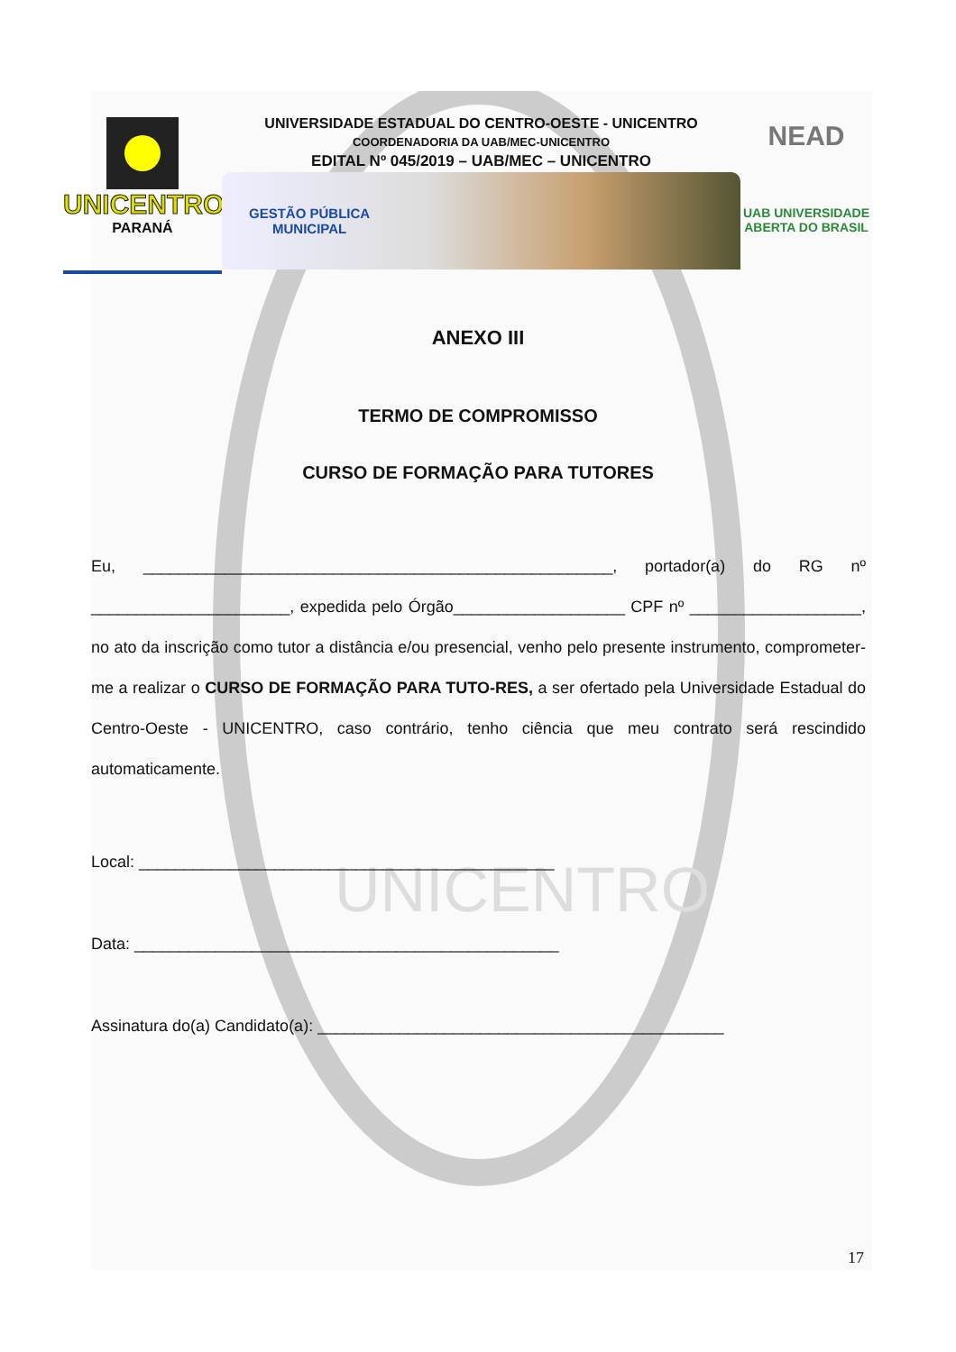UNICENTRO
UNICENTRO
PARANÁ
UNIVERSIDADE ESTADUAL DO CENTRO-OESTE - UNICENTRO
COORDENADORIA DA UAB/MEC-UNICENTRO
EDITAL Nº 045/2019 – UAB/MEC – UNICENTRO
GESTÃO PÚBLICA
MUNICIPAL
NEAD
UAB UNIVERSIDADE
ABERTA DO BRASIL
ANEXO III
TERMO DE COMPROMISSO
CURSO DE FORMAÇÃO PARA TUTORES
Eu, ____________________________________________________, portador(a) do RG nº ______________________, expedida pelo Órgão___________________ CPF nº ___________________, no ato da inscrição como tutor a distância e/ou presencial, venho pelo presente instrumento, comprometer-me a realizar o CURSO DE FORMAÇÃO PARA TUTO-RES, a ser ofertado pela Universidade Estadual do Centro-Oeste - UNICENTRO, caso contrário, tenho ciência que meu contrato será rescindido automaticamente.
Local: ______________________________________________
Data: _______________________________________________
Assinatura do(a) Candidato(a): _____________________________________________
17